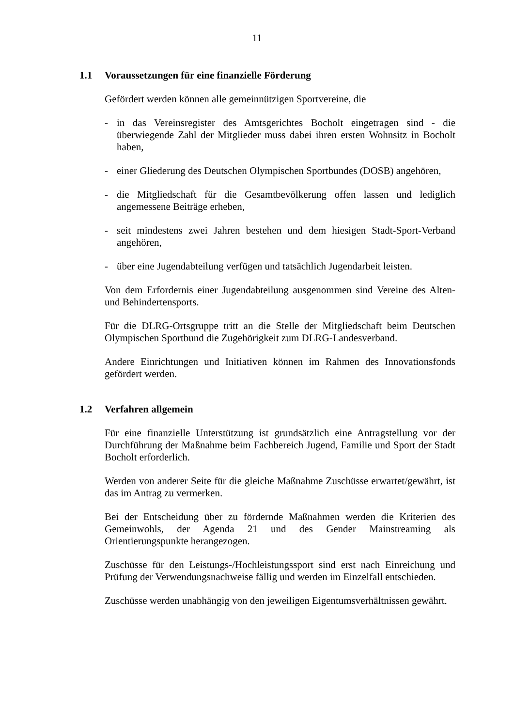11
1.1 Voraussetzungen für eine finanzielle Förderung
Gefördert werden können alle gemeinnützigen Sportvereine, die
- in das Vereinsregister des Amtsgerichtes Bocholt eingetragen sind - die überwiegende Zahl der Mitglieder muss dabei ihren ersten Wohnsitz in Bocholt haben,
- einer Gliederung des Deutschen Olympischen Sportbundes (DOSB) angehören,
- die Mitgliedschaft für die Gesamtbevölkerung offen lassen und lediglich angemessene Beiträge erheben,
- seit mindestens zwei Jahren bestehen und dem hiesigen Stadt-Sport-Verband angehören,
- über eine Jugendabteilung verfügen und tatsächlich Jugendarbeit leisten.
Von dem Erfordernis einer Jugendabteilung ausgenommen sind Vereine des Alten- und Behindertensports.
Für die DLRG-Ortsgruppe tritt an die Stelle der Mitgliedschaft beim Deutschen Olympischen Sportbund die Zugehörigkeit zum DLRG-Landesverband.
Andere Einrichtungen und Initiativen können im Rahmen des Innovationsfonds gefördert werden.
1.2 Verfahren allgemein
Für eine finanzielle Unterstützung ist grundsätzlich eine Antragstellung vor der Durchführung der Maßnahme beim Fachbereich Jugend, Familie und Sport der Stadt Bocholt erforderlich.
Werden von anderer Seite für die gleiche Maßnahme Zuschüsse erwartet/gewährt, ist das im Antrag zu vermerken.
Bei der Entscheidung über zu fördernde Maßnahmen werden die Kriterien des Gemeinwohls, der Agenda 21 und des Gender Mainstreaming als Orientierungspunkte herangezogen.
Zuschüsse für den Leistungs-/Hochleistungssport sind erst nach Einreichung und Prüfung der Verwendungsnachweise fällig und werden im Einzelfall entschieden.
Zuschüsse werden unabhängig von den jeweiligen Eigentumsverhältnissen gewährt.